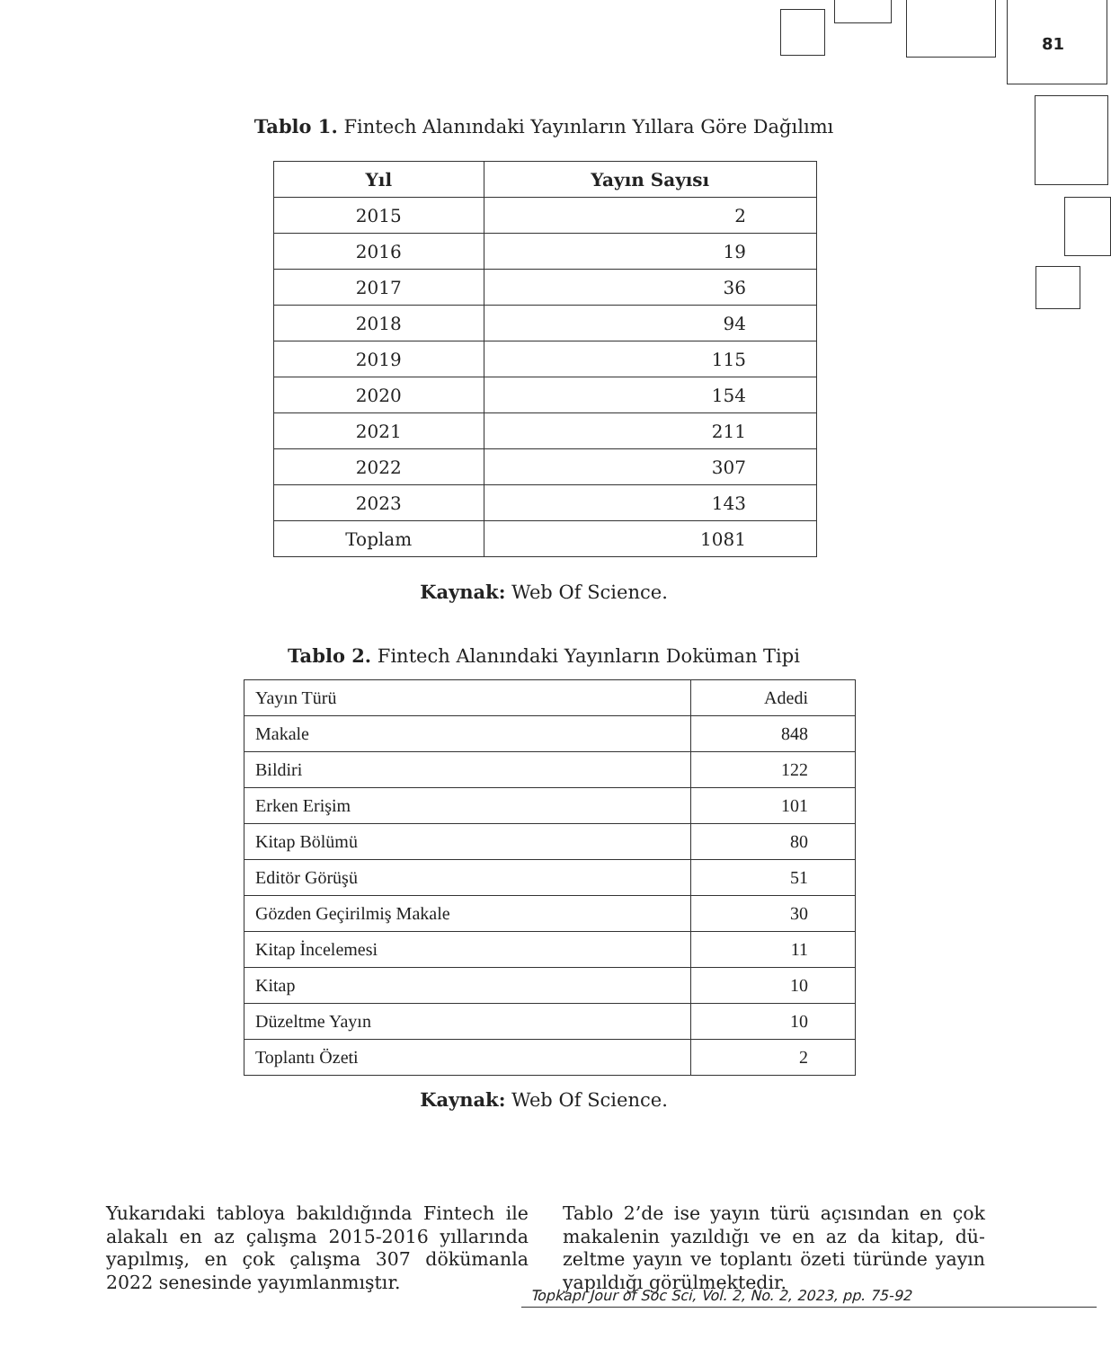81
Tablo 1. Fintech Alanındaki Yayınların Yıllara Göre Dağılımı
| Yıl | Yayın Sayısı |
| --- | --- |
| 2015 | 2 |
| 2016 | 19 |
| 2017 | 36 |
| 2018 | 94 |
| 2019 | 115 |
| 2020 | 154 |
| 2021 | 211 |
| 2022 | 307 |
| 2023 | 143 |
| Toplam | 1081 |
Kaynak: Web Of Science.
Tablo 2. Fintech Alanındaki Yayınların Doküman Tipi
| Yayın Türü | Adedi |
| Makale | 848 |
| Bildiri | 122 |
| Erken Erişim | 101 |
| Kitap Bölümü | 80 |
| Editör Görüşü | 51 |
| Gözden Geçirilmiş Makale | 30 |
| Kitap İncelemesi | 11 |
| Kitap | 10 |
| Düzeltme Yayın | 10 |
| Toplantı Özeti | 2 |
Kaynak: Web Of Science.
Yukarıdaki tabloya bakıldığında Fintech ile alakalı en az çalışma 2015-2016 yılla­rında yapılmış, en çok çalışma 307 dökü­manla 2022 senesinde yayımlanmıştır.
Tablo 2’de ise yayın türü açısından en çok makalenin yazıldığı ve en az da kitap, dü­zeltme yayın ve toplantı özeti türünde ya­yın yapıldığı görülmektedir.
Topkapı Jour of Soc Sci, Vol. 2, No. 2, 2023, pp. 75-92